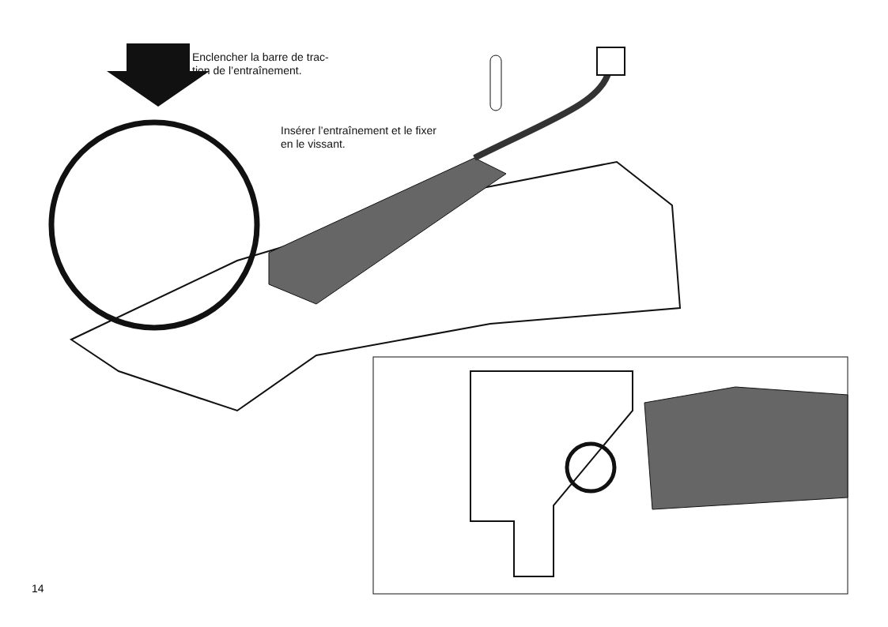Enclencher la barre de trac-
tion de l’entraînement.
Insérer l’entraînement et le fixer
en le vissant.
14